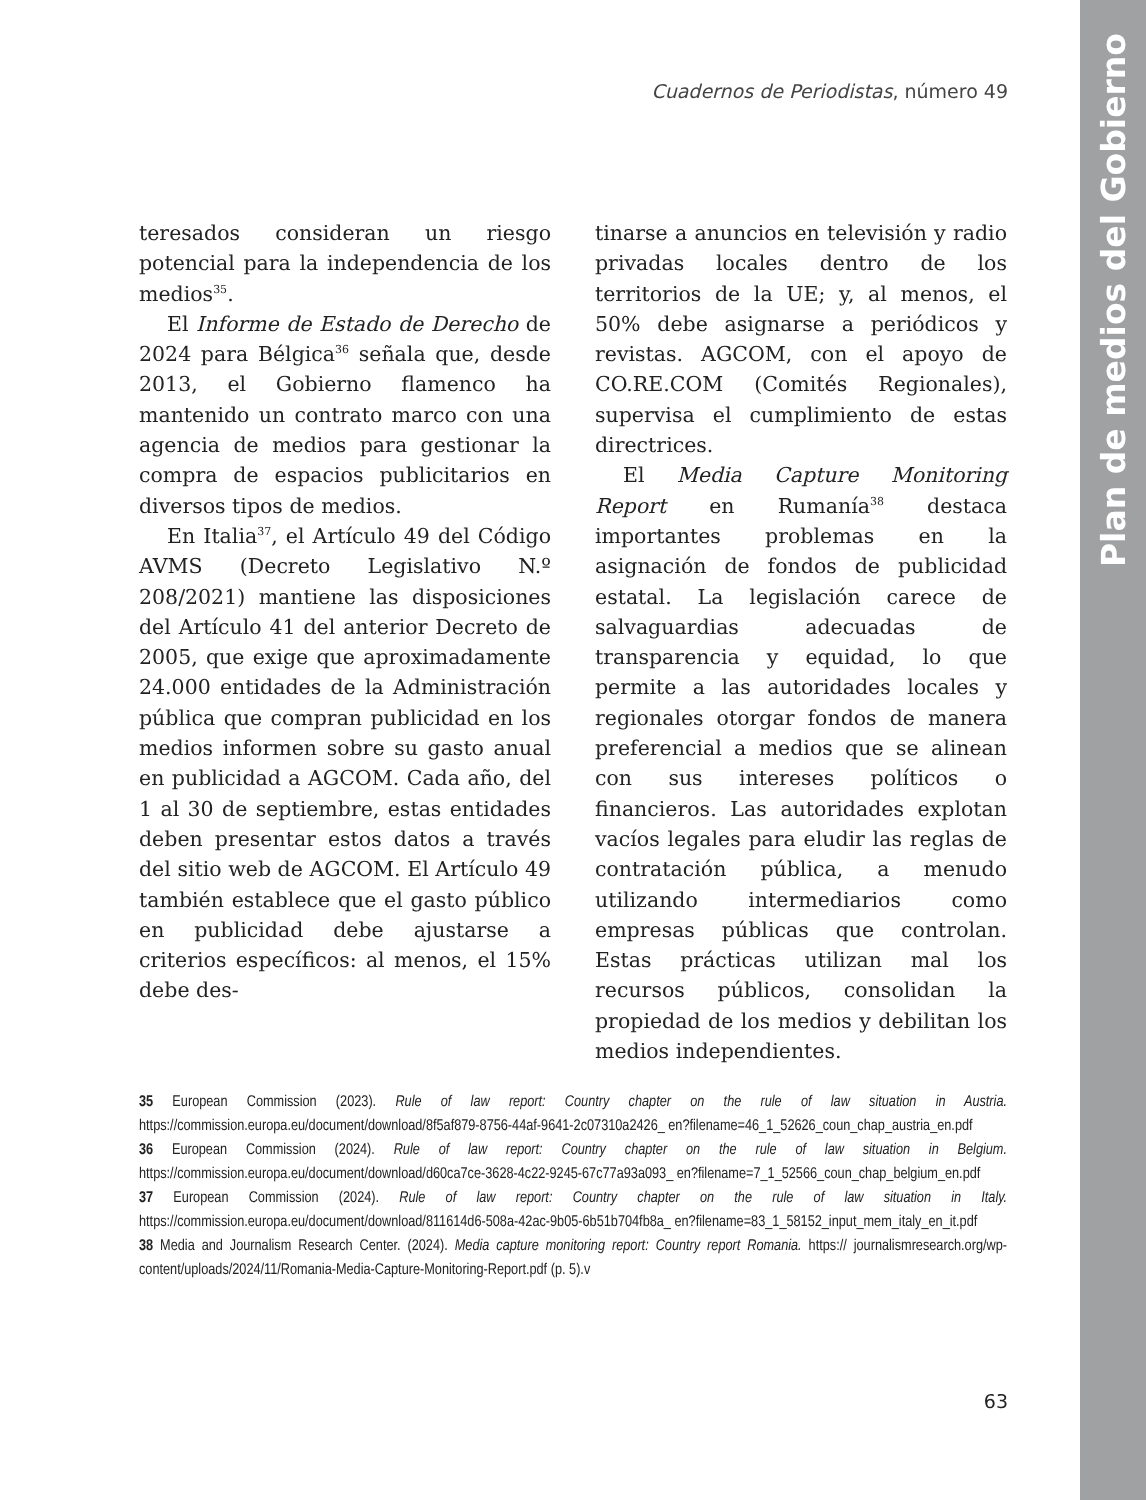Plan de medios del Gobierno
Cuadernos de Periodistas, número 49
teresados consideran un riesgo potencial para la independencia de los medios<sup>35</sup>.
El Informe de Estado de Derecho de 2024 para Bélgica<sup>36</sup> señala que, desde 2013, el Gobierno flamenco ha mantenido un contrato marco con una agencia de medios para gestionar la compra de espacios publicitarios en diversos tipos de medios.
En Italia<sup>37</sup>, el Artículo 49 del Código AVMS (Decreto Legislativo N.º 208/2021) mantiene las disposiciones del Artículo 41 del anterior Decreto de 2005, que exige que aproximadamente 24.000 entidades de la Administración pública que compran publicidad en los medios informen sobre su gasto anual en publicidad a AGCOM. Cada año, del 1 al 30 de septiembre, estas entidades deben presentar estos datos a través del sitio web de AGCOM. El Artículo 49 también establece que el gasto público en publicidad debe ajustarse a criterios específicos: al menos, el 15% debe des-
tinarse a anuncios en televisión y radio privadas locales dentro de los territorios de la UE; y, al menos, el 50% debe asignarse a periódicos y revistas. AGCOM, con el apoyo de CO.RE.COM (Comités Regionales), supervisa el cumplimiento de estas directrices.
El Media Capture Monitoring Report en Rumanía<sup>38</sup> destaca importantes problemas en la asignación de fondos de publicidad estatal. La legislación carece de salvaguardias adecuadas de transparencia y equidad, lo que permite a las autoridades locales y regionales otorgar fondos de manera preferencial a medios que se alinean con sus intereses políticos o financieros. Las autoridades explotan vacíos legales para eludir las reglas de contratación pública, a menudo utilizando intermediarios como empresas públicas que controlan. Estas prácticas utilizan mal los recursos públicos, consolidan la propiedad de los medios y debilitan los medios independientes.
35 European Commission (2023). Rule of law report: Country chapter on the rule of law situation in Austria. https://commission.europa.eu/document/download/8f5af879-8756-44af-9641-2c07310a2426_ en?filename=46_1_52626_coun_chap_austria_en.pdf
36 European Commission (2024). Rule of law report: Country chapter on the rule of law situation in Belgium. https://commission.europa.eu/document/download/d60ca7ce-3628-4c22-9245-67c77a93a093_ en?filename=7_1_52566_coun_chap_belgium_en.pdf
37 European Commission (2024). Rule of law report: Country chapter on the rule of law situation in Italy. https://commission.europa.eu/document/download/811614d6-508a-42ac-9b05-6b51b704fb8a_ en?filename=83_1_58152_input_mem_italy_en_it.pdf
38 Media and Journalism Research Center. (2024). Media capture monitoring report: Country report Romania. https:// journalismresearch.org/wp-content/uploads/2024/11/Romania-Media-Capture-Monitoring-Report.pdf (p. 5).v
63